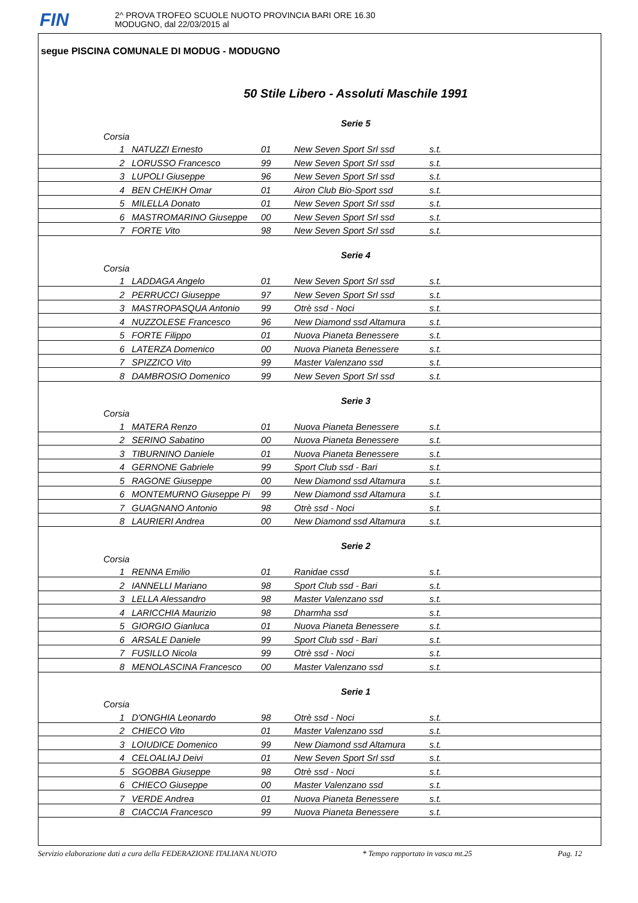FIN
2^ PROVA TROFEO SCUOLE NUOTO PROVINCIA BARI ORE 16.30
MODUGNO, dal 22/03/2015 al
segue PISCINA COMUNALE DI MODUG - MODUGNO
50 Stile Libero - Assoluti Maschile 1991
| Serie 5 | | | | |
| Corsia | | | | |
| 1 | NATUZZI Ernesto | 01 | New Seven Sport Srl ssd | s.t. |
| 2 | LORUSSO Francesco | 99 | New Seven Sport Srl ssd | s.t. |
| 3 | LUPOLI Giuseppe | 96 | New Seven Sport Srl ssd | s.t. |
| 4 | BEN CHEIKH Omar | 01 | Airon Club Bio-Sport ssd | s.t. |
| 5 | MILELLA Donato | 01 | New Seven Sport Srl ssd | s.t. |
| 6 | MASTROMARINO Giuseppe | 00 | New Seven Sport Srl ssd | s.t. |
| 7 | FORTE Vito | 98 | New Seven Sport Srl ssd | s.t. |
| Serie 4 | | | | |
| Corsia | | | | |
| 1 | LADDAGA Angelo | 01 | New Seven Sport Srl ssd | s.t. |
| 2 | PERRUCCI Giuseppe | 97 | New Seven Sport Srl ssd | s.t. |
| 3 | MASTROPASQUA Antonio | 99 | Otrè ssd - Noci | s.t. |
| 4 | NUZZOLESE Francesco | 96 | New Diamond ssd Altamura | s.t. |
| 5 | FORTE Filippo | 01 | Nuova Pianeta Benessere | s.t. |
| 6 | LATERZA Domenico | 00 | Nuova Pianeta Benessere | s.t. |
| 7 | SPIZZICO Vito | 99 | Master Valenzano ssd | s.t. |
| 8 | DAMBROSIO Domenico | 99 | New Seven Sport Srl ssd | s.t. |
| Serie 3 | | | | |
| Corsia | | | | |
| 1 | MATERA Renzo | 01 | Nuova Pianeta Benessere | s.t. |
| 2 | SERINO Sabatino | 00 | Nuova Pianeta Benessere | s.t. |
| 3 | TIBURNINO Daniele | 01 | Nuova Pianeta Benessere | s.t. |
| 4 | GERNONE Gabriele | 99 | Sport Club ssd - Bari | s.t. |
| 5 | RAGONE Giuseppe | 00 | New Diamond ssd Altamura | s.t. |
| 6 | MONTEMURNO Giuseppe Pi | 99 | New Diamond ssd Altamura | s.t. |
| 7 | GUAGNANO Antonio | 98 | Otrè ssd - Noci | s.t. |
| 8 | LAURIERI Andrea | 00 | New Diamond ssd Altamura | s.t. |
| Serie 2 | | | | |
| Corsia | | | | |
| 1 | RENNA Emilio | 01 | Ranidae cssd | s.t. |
| 2 | IANNELLI Mariano | 98 | Sport Club ssd - Bari | s.t. |
| 3 | LELLA Alessandro | 98 | Master Valenzano ssd | s.t. |
| 4 | LARICCHIA Maurizio | 98 | Dharmha ssd | s.t. |
| 5 | GIORGIO Gianluca | 01 | Nuova Pianeta Benessere | s.t. |
| 6 | ARSALE Daniele | 99 | Sport Club ssd - Bari | s.t. |
| 7 | FUSILLO Nicola | 99 | Otrè ssd - Noci | s.t. |
| 8 | MENOLASCINA Francesco | 00 | Master Valenzano ssd | s.t. |
| Serie 1 | | | | |
| Corsia | | | | |
| 1 | D'ONGHIA Leonardo | 98 | Otrè ssd - Noci | s.t. |
| 2 | CHIECO Vito | 01 | Master Valenzano ssd | s.t. |
| 3 | LOIUDICE Domenico | 99 | New Diamond ssd Altamura | s.t. |
| 4 | CELOALIAJ Deivi | 01 | New Seven Sport Srl ssd | s.t. |
| 5 | SGOBBA Giuseppe | 98 | Otrè ssd - Noci | s.t. |
| 6 | CHIECO Giuseppe | 00 | Master Valenzano ssd | s.t. |
| 7 | VERDE Andrea | 01 | Nuova Pianeta Benessere | s.t. |
| 8 | CIACCIA Francesco | 99 | Nuova Pianeta Benessere | s.t. |
Servizio elaborazione dati a cura della FEDERAZIONE ITALIANA NUOTO * Tempo rapportato in vasca mt.25 Pag. 12